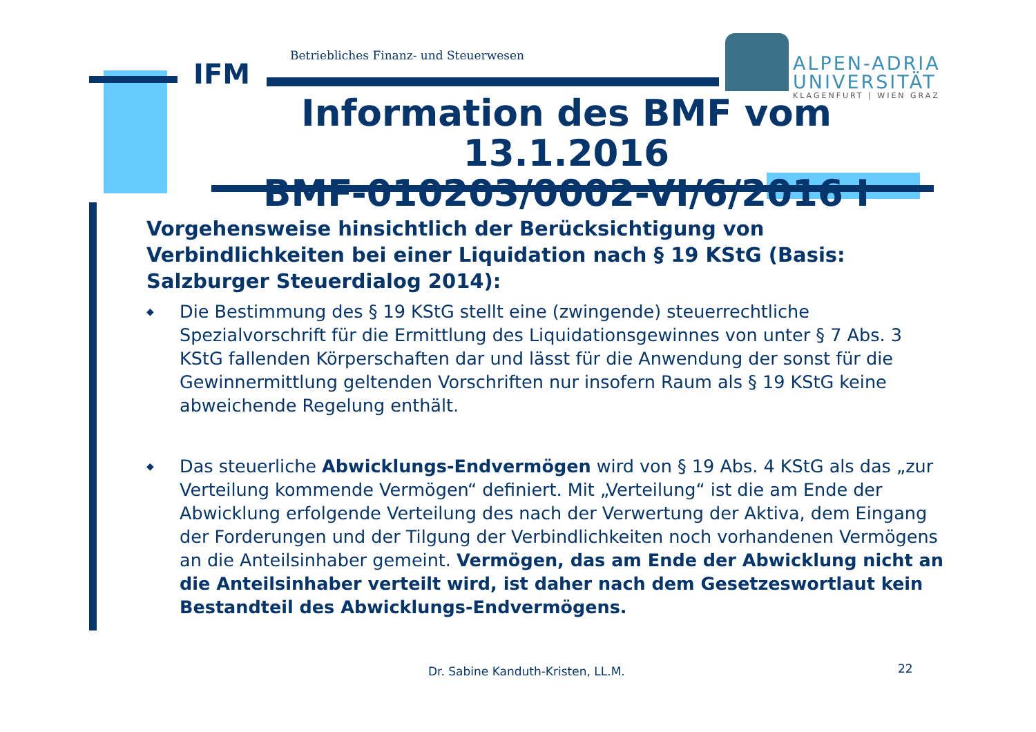Betriebliches Finanz- und Steuerwesen
IFM
ALPEN-ADRIA
UNIVERSITÄT
KLAGENFURT | WIEN GRAZ
Information des BMF vom 13.1.2016
BMF-010203/0002-VI/6/2016 I
Vorgehensweise hinsichtlich der Berücksichtigung von Verbindlichkeiten bei einer Liquidation nach § 19 KStG (Basis: Salzburger Steuerdialog 2014):
◆ Die Bestimmung des § 19 KStG stellt eine (zwingende) steuerrechtliche Spezialvorschrift für die Ermittlung des Liquidationsgewinnes von unter § 7 Abs. 3 KStG fallenden Körperschaften dar und lässt für die Anwendung der sonst für die Gewinnermittlung geltenden Vorschriften nur insofern Raum als § 19 KStG keine abweichende Regelung enthält.
◆ Das steuerliche Abwicklungs-Endvermögen wird von § 19 Abs. 4 KStG als das „zur Verteilung kommende Vermögen“ definiert. Mit „Verteilung“ ist die am Ende der Abwicklung erfolgende Verteilung des nach der Verwertung der Aktiva, dem Eingang der Forderungen und der Tilgung der Verbindlichkeiten noch vorhandenen Vermögens an die Anteilsinhaber gemeint. Vermögen, das am Ende der Abwicklung nicht an die Anteilsinhaber verteilt wird, ist daher nach dem Gesetzeswortlaut kein Bestandteil des Abwicklungs-Endvermögens.
Dr. Sabine Kanduth-Kristen, LL.M.
22